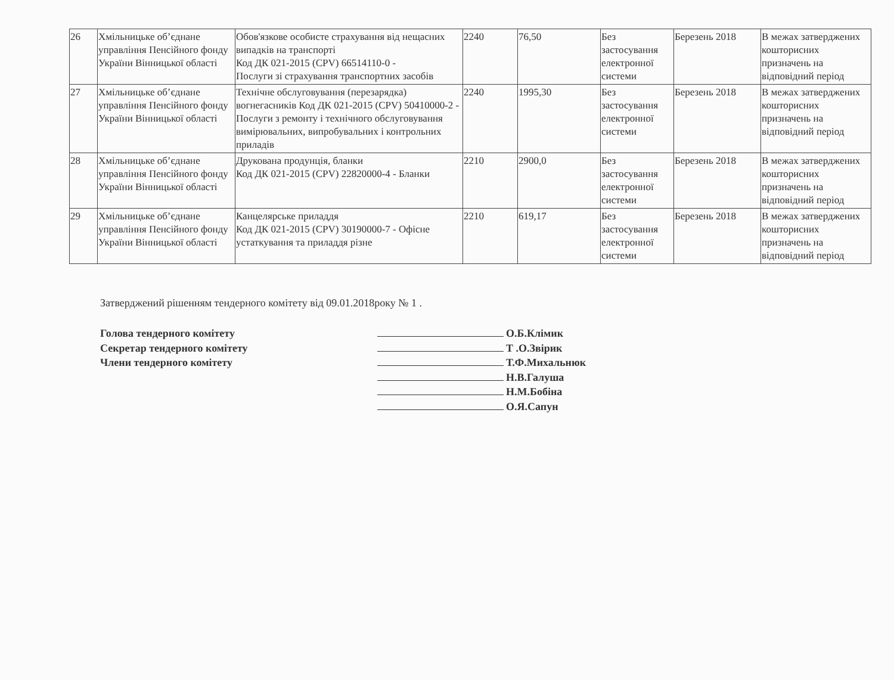| 26 | Хмільницьке об’єднане управління Пенсійного фонду України Вінницької області | Обов'язкове особисте страхування від нещасних випадків на транспорті Код ДК 021-2015 (CPV) 66514110-0 - Послуги зі страхування транспортних засобів | 2240 | 76,50 | Без застосування електронної системи | Березень 2018 | В межах затверджених кошторисних призначень на відповідний період |
| 27 | Хмільницьке об’єднане управління Пенсійного фонду України Вінницької області | Технічне обслуговування (перезарядка) вогнегасників Код ДК 021-2015 (CPV) 50410000-2 - Послуги з ремонту і технічного обслуговування вимірювальних, випробувальних і контрольних приладів | 2240 | 1995,30 | Без застосування електронної системи | Березень 2018 | В межах затверджених кошторисних призначень на відповідний період |
| 28 | Хмільницьке об’єднане управління Пенсійного фонду України Вінницької області | Друкована продунція, бланки Код ДК 021-2015 (CPV) 22820000-4 - Бланки | 2210 | 2900,0 | Без застосування електронної системи | Березень 2018 | В межах затверджених кошторисних призначень на відповідний період |
| 29 | Хмільницьке об’єднане управління Пенсійного фонду України Вінницької області | Канцелярське приладдя Код ДК 021-2015 (CPV) 30190000-7 - Офісне устаткування та приладдя різне | 2210 | 619,17 | Без застосування електронної системи | Березень 2018 | В межах затверджених кошторисних призначень на відповідний період |
Затверджений рішенням тендерного комітету від 09.01.2018року № 1 .
Голова тендерного комітету
Секретар тендерного комітету
Члени тендерного комітету
О.Б.Клімик
Т .О.Звірик
Т.Ф.Михальнюк
Н.В.Галуша
Н.М.Бобіна
О.Я.Сапун